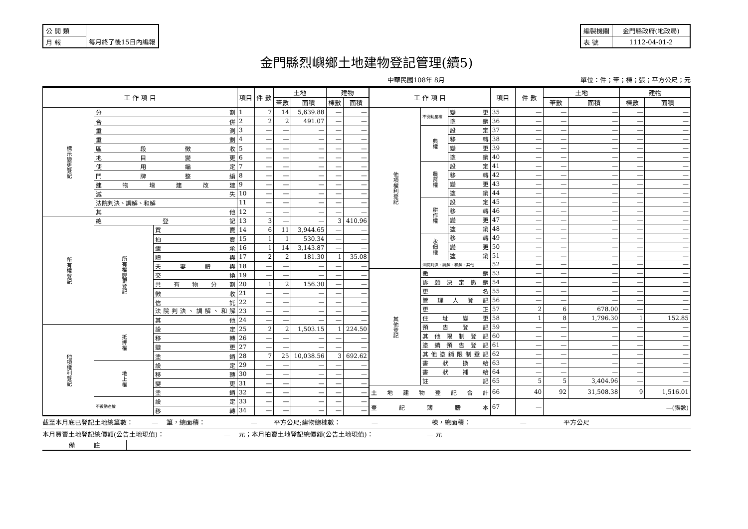| 公 開 類 | |
| 月 報 | 每月終了後15日內編報 |
| 編製機關 | 金門縣政府(地政局) |
| 表 號 | 1112-04-01-2 |
金門縣烈嶼鄉土地建物登記管理(續5)
中華民國108年 8月 單位：件；筆；棟；張；平方公尺；元
| 工 作 項 目 | | | 項目 | 件 數 | 土地 | | 建物 | |
| --- | --- | --- | --- | --- | --- | --- | --- | --- |
| | | | | | 筆數 | 面積 | 棟數 | 面積 |
| 標示變更登記 | 分 割 | | 1 | 7 | 14 | 5,639.88 | — | — |
| | 合 併 | | 2 | 2 | 2 | 491.07 | — | — |
| | 重 測 | | 3 | — | — | — | — | — |
| | 重 劃 | | 4 | — | — | — | — | — |
| | 區 段 徵 收 | | 5 | — | — | — | — | — |
| | 地 目 變 更 | | 6 | — | — | — | — | — |
| | 使 用 編 定 | | 7 | — | — | — | — | — |
| | 門 牌 整 編 | | 8 | — | — | — | — | — |
| | 建 物 增 建 改 建 | | 9 | — | — | — | — | — |
| | 滅 失 | | 10 | — | — | — | — | — |
| | 法院判決、調解、和解 | | 11 | — | — | — | — | — |
| | 其 他 | | 12 | — | — | — | — | — |
| 所有權登記 | 總 登 記 | | 13 | 3 | — | — | 3 | 410.96 |
| | 所有權變更登記 | 買 賣 | 14 | 6 | 11 | 3,944.65 | — | — |
| | | 拍 賣 | 15 | 1 | 1 | 530.34 | — | — |
| | | 繼 承 | 16 | 1 | 14 | 3,143.87 | — | — |
| | | 贈 與 | 17 | 2 | 2 | 181.30 | 1 | 35.08 |
| | | 夫 妻 贈 與 | 18 | — | — | — | — | — |
| | | 交 換 | 19 | — | — | — | — | — |
| | | 共 有 物 分 割 | 20 | 1 | 2 | 156.30 | — | — |
| | | 徵 收 | 21 | — | — | — | — | — |
| | | 信 託 | 22 | — | — | — | — | — |
| | | 法 院 判 決 、 調 解 、 和 解 | 23 | — | — | — | — | — |
| | | 其 他 | 24 | — | — | — | — | — |
| 他項權利登記 | 抵押權 | 設 定 | 25 | 2 | 2 | 1,503.15 | 1 | 224.50 |
| | | 移 轉 | 26 | — | — | — | — | — |
| | | 變 更 | 27 | — | — | — | — | — |
| | | 塗 銷 | 28 | 7 | 25 | 10,038.56 | 3 | 692.62 |
| | 地上權 | 設 定 | 29 | — | — | — | — | — |
| | | 移 轉 | 30 | — | — | — | — | — |
| | | 變 更 | 31 | — | — | — | — | — |
| | | 塗 銷 | 32 | — | — | — | — | — |
| | 不役動產權 | 設 定 | 33 | — | — | — | — | — |
| | | 移 轉 | 34 | — | — | — | — | — |
| 工 作 項 目 | | | 項目 | 件 數 | 土地 | | 建物 | |
| --- | --- | --- | --- | --- | --- | --- | --- | --- |
| | | | | | 筆數 | 面積 | 棟數 | 面積 |
| 他項權利登記 | 不役動產權 | 變 更 | 35 | — | — | — | — | — |
| | | 塗 銷 | 36 | — | — | — | — | — |
| | 典權 | 設 定 | 37 | — | — | — | — | — |
| | | 移 轉 | 38 | — | — | — | — | — |
| | | 變 更 | 39 | — | — | — | — | — |
| | | 塗 銷 | 40 | — | — | — | — | — |
| | 農育權 | 設 定 | 41 | — | — | — | — | — |
| | | 移 轉 | 42 | — | — | — | — | — |
| | | 變 更 | 43 | — | — | — | — | — |
| | | 塗 銷 | 44 | — | — | — | — | — |
| | 耕作權 | 設 定 | 45 | — | — | — | — | — |
| | | 移 轉 | 46 | — | — | — | — | — |
| | | 變 更 | 47 | — | — | — | — | — |
| | | 塗 銷 | 48 | — | — | — | — | — |
| | 永佃權 | 移 轉 | 49 | — | — | — | — | — |
| | | 變 更 | 50 | — | — | — | — | — |
| | | 塗 銷 | 51 | — | — | — | — | — |
| | 法院判決、調解、和解、其他 | | 52 | — | — | — | — | — |
| 其他登記 | 撤 銷 | | 53 | — | — | — | — | — |
| | 訴 願 決 定 撤 銷 | | 54 | — | — | — | — | — |
| | 更 名 | | 55 | — | — | — | — | — |
| | 管 理 人 登 記 | | 56 | — | — | — | — | — |
| | 更 正 | | 57 | 2 | 6 | 678.00 | — | — |
| | 住 址 變 更 | | 58 | 1 | 8 | 1,796.30 | 1 | 152.85 |
| | 預 告 登 記 | | 59 | — | — | — | — | — |
| | 其 他 限 制 登 記 | | 60 | — | — | — | — | — |
| | 塗 銷 預 告 登 記 | | 61 | — | — | — | — | — |
| | 其他塗銷限制登記 | | 62 | — | — | — | — | — |
| | 書 狀 換 給 | | 63 | — | — | — | — | — |
| | 書 狀 補 給 | | 64 | — | — | — | — | — |
| | 註 記 | | 65 | 5 | 5 | 3,404.96 | — | — |
| 土 地 建 物 登 記 合 計 | | | 66 | 40 | 92 | 31,508.38 | 9 | 1,516.01 |
| 登 記 簿 謄 本 | | | 67 | — | —(張數) | | | |
截至本月底已登記土地總筆數： — 筆，總面積： — 平方公尺;建物總棟數： — 棟，總面積： — 平方公尺
本月買賣土地登記總價額(公告土地現值)： — 元；本月拍賣土地登記總價額(公告土地現值)： — 元
備 註